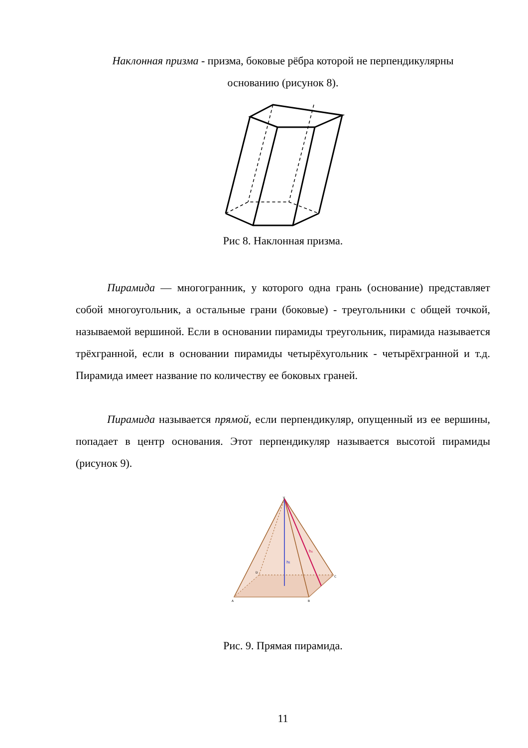Наклонная призма - призма, боковые рёбра которой не перпендикулярны
основанию (рисунок 8).
Рис 8. Наклонная призма.
Пирамида — многогранник, у которого одна грань (основание) представляет собой многоугольник, а остальные грани (боковые) - тре­угольники с общей точкой, называемой вершиной. Если в основании пира­миды треугольник, пирамида называется трёхгранной, если в основании пирамиды четырёхугольник - четырёхгранной и т.д. Пирамида имеет название по количеству ее боковых граней.
Пирамида называется прямой, если перпендикуляр, опущенный из ее вершины, попадает в центр основания. Этот перпендикуляр называется высотой пирамиды (рисунок 9).
ht
hs
V
A
B
C
D
Рис. 9. Прямая пирамида.
11